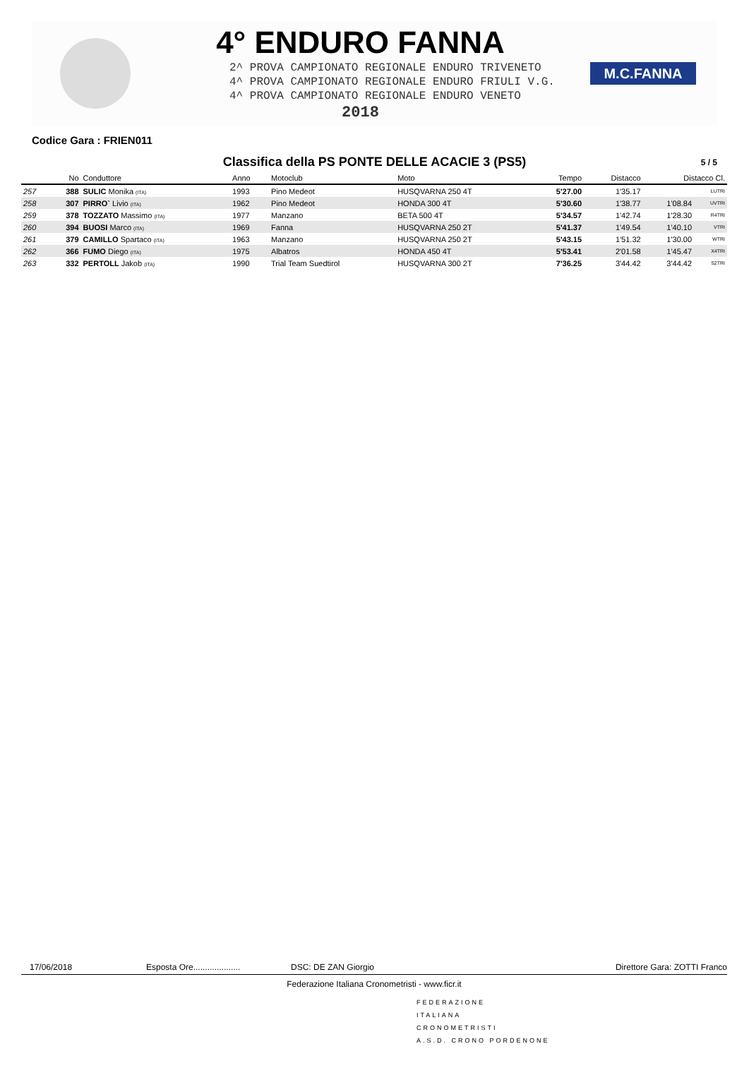4° ENDURO FANNA
2^ PROVA CAMPIONATO REGIONALE ENDURO TRIVENETO
4^ PROVA CAMPIONATO REGIONALE ENDURO FRIULI V.G.
4^ PROVA CAMPIONATO REGIONALE ENDURO VENETO
2018
M.C.FANNA
Codice Gara : FRIEN011
Classifica della PS PONTE DELLE ACACIE 3 (PS5) 5 / 5
| | No | Conduttore | Anno | Motoclub | Moto | Tempo | Distacco | Distacco Cl. | |
| --- | --- | --- | --- | --- | --- | --- | --- | --- | --- |
| 257 | 388 | SULIC Monika (ITA) | 1993 | Pino Medeot | HUSQVARNA 250 4T | 5'27.00 | 1'35.17 | | LUTRI |
| 258 | 307 | PIRRO` Livio (ITA) | 1962 | Pino Medeot | HONDA 300 4T | 5'30.60 | 1'38.77 | 1'08.84 | UVTRI |
| 259 | 378 | TOZZATO Massimo (ITA) | 1977 | Manzano | BETA 500 4T | 5'34.57 | 1'42.74 | 1'28.30 | R4TRI |
| 260 | 394 | BUOSI Marco (ITA) | 1969 | Fanna | HUSQVARNA 250 2T | 5'41.37 | 1'49.54 | 1'40.10 | VTRI |
| 261 | 379 | CAMILLO Spartaco (ITA) | 1963 | Manzano | HUSQVARNA 250 2T | 5'43.15 | 1'51.32 | 1'30.00 | WTRI |
| 262 | 366 | FUMO Diego (ITA) | 1975 | Albatros | HONDA 450 4T | 5'53.41 | 2'01.58 | 1'45.47 | X4TRI |
| 263 | 332 | PERTOLL Jakob (ITA) | 1990 | Trial Team Suedtirol | HUSQVARNA 300 2T | 7'36.25 | 3'44.42 | 3'44.42 | S2TRI |
17/06/2018 Esposta Ore.................... DSC: DE ZAN Giorgio Direttore Gara: ZOTTI Franco
Federazione Italiana Cronometristi - www.ficr.it
FEDERAZIONE
ITALIANA
CRONOMETRISTI
A.S.D. CRONO PORDENONE